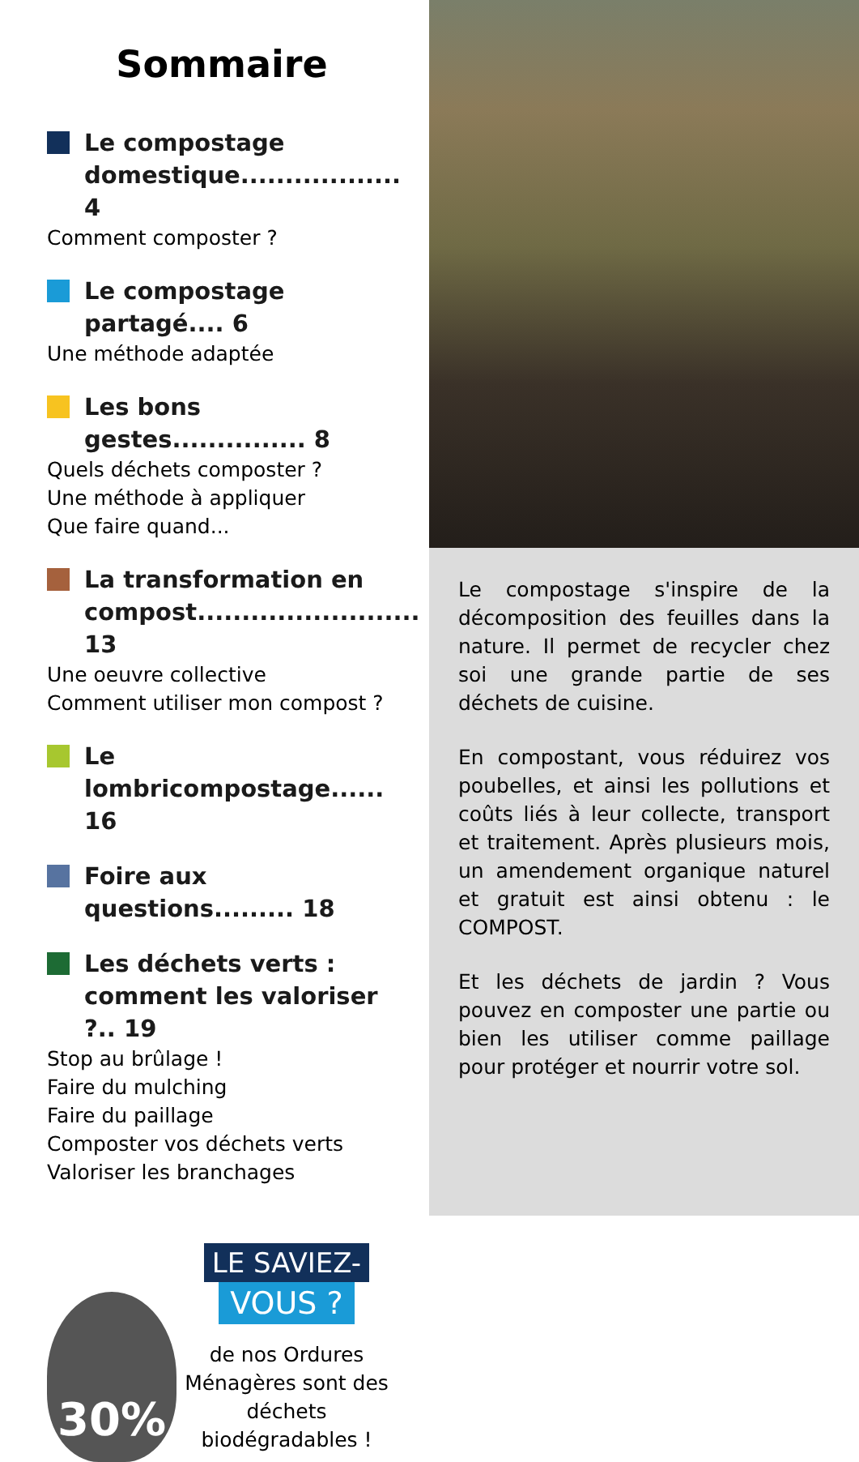Sommaire
Le compostage domestique.................. 4
Comment composter ?
Le compostage partagé.... 6
Une méthode adaptée
Les bons gestes............... 8
Quels déchets composter ?
Une méthode à appliquer
Que faire quand...
La transformation en compost......................... 13
Une oeuvre collective
Comment utiliser mon compost ?
Le lombricompostage...... 16
Foire aux questions......... 18
Les déchets verts : comment les valoriser ?.. 19
Stop au brûlage !
Faire du mulching
Faire du paillage
Composter vos déchets verts
Valoriser les branchages
30%
LE SAVIEZ-
VOUS ?
de nos Ordures Ménagères sont des déchets biodégradables !
Le compostage s'inspire de la décomposition des feuilles dans la nature. Il permet de recycler chez soi une grande partie de ses déchets de cuisine.
En compostant, vous réduirez vos poubelles, et ainsi les pollutions et coûts liés à leur collecte, transport et traitement. Après plusieurs mois, un amendement organique naturel et gratuit est ainsi obtenu : le COMPOST.
Et les déchets de jardin ? Vous pouvez en composter une partie ou bien les utiliser comme paillage pour protéger et nourrir votre sol.